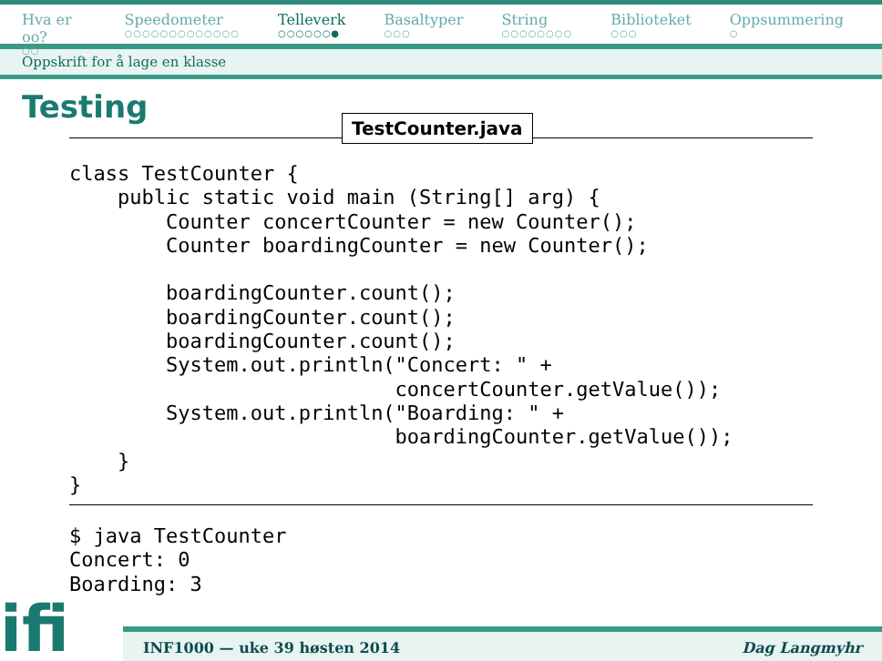Hva er oo?
○○
Speedometer
○○○○○○○○○○○○○
Telleverk
○○○○○○●
Basaltyper
○○○
String
○○○○○○○○
Biblioteket
○○○
Oppsummering
○
Oppskrift for å lage en klasse
Testing
TestCounter.java
class TestCounter {
    public static void main (String[] arg) {
        Counter concertCounter = new Counter();
        Counter boardingCounter = new Counter();

        boardingCounter.count();
        boardingCounter.count();
        boardingCounter.count();
        System.out.println("Concert: " +
                           concertCounter.getValue());
        System.out.println("Boarding: " +
                           boardingCounter.getValue());
    }
}
$ java TestCounter
Concert: 0
Boarding: 3
ifi
INF1000 — uke 39 høsten 2014 Dag Langmyhr